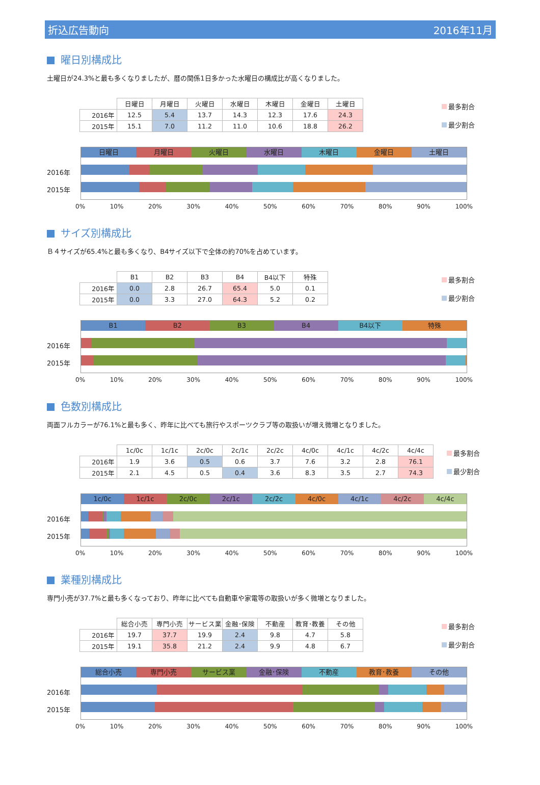折込広告動向 2016年11月
曜日別構成比
土曜日が24.3%と最も多くなりましたが、暦の関係1日多かった水曜日の構成比が高くなりました。
| | 日曜日 | 月曜日 | 火曜日 | 水曜日 | 木曜日 | 金曜日 | 土曜日 |
| --- | --- | --- | --- | --- | --- | --- | --- |
| 2016年 | 12.5 | 5.4 | 13.7 | 14.3 | 12.3 | 17.6 | 24.3 |
| 2015年 | 15.1 | 7.0 | 11.2 | 11.0 | 10.6 | 18.8 | 26.2 |
最多割合
最少割合
2016年
2015年
日曜日 月曜日 火曜日 水曜日 木曜日 金曜日 土曜日
0% 10% 20% 30% 40% 50% 60% 70% 80% 90% 100%
サイズ別構成比
Ｂ４サイズが65.4%と最も多くなり、B4サイズ以下で全体の約70%を占めています。
| | B1 | B2 | B3 | B4 | B4以下 | 特殊 |
| --- | --- | --- | --- | --- | --- | --- |
| 2016年 | 0.0 | 2.8 | 26.7 | 65.4 | 5.0 | 0.1 |
| 2015年 | 0.0 | 3.3 | 27.0 | 64.3 | 5.2 | 0.2 |
最多割合
最少割合
2016年
2015年
B1 B2 B3 B4 B4以下 特殊
0% 10% 20% 30% 40% 50% 60% 70% 80% 90% 100%
色数別構成比
両面フルカラーが76.1%と最も多く、昨年に比べても旅行やスポーツクラブ等の取扱いが増え微増となりました。
| | 1c/0c | 1c/1c | 2c/0c | 2c/1c | 2c/2c | 4c/0c | 4c/1c | 4c/2c | 4c/4c |
| --- | --- | --- | --- | --- | --- | --- | --- | --- | --- |
| 2016年 | 1.9 | 3.6 | 0.5 | 0.6 | 3.7 | 7.6 | 3.2 | 2.8 | 76.1 |
| 2015年 | 2.1 | 4.5 | 0.5 | 0.4 | 3.6 | 8.3 | 3.5 | 2.7 | 74.3 |
最多割合
最少割合
2016年
2015年
1c/0c 1c/1c 2c/0c 2c/1c 2c/2c 4c/0c 4c/1c 4c/2c 4c/4c
0% 10% 20% 30% 40% 50% 60% 70% 80% 90% 100%
業種別構成比
専門小売が37.7%と最も多くなっており、昨年に比べても自動車や家電等の取扱いが多く微増となりました。
| | 総合小売 | 専門小売 | サービス業 | 金融･保険 | 不動産 | 教育･教養 | その他 |
| --- | --- | --- | --- | --- | --- | --- | --- |
| 2016年 | 19.7 | 37.7 | 19.9 | 2.4 | 9.8 | 4.7 | 5.8 |
| 2015年 | 19.1 | 35.8 | 21.2 | 2.4 | 9.9 | 4.8 | 6.7 |
最多割合
最少割合
2016年
2015年
総合小売 専門小売 サービス業 金融･保険 不動産 教育･教養 その他
0% 10% 20% 30% 40% 50% 60% 70% 80% 90% 100%